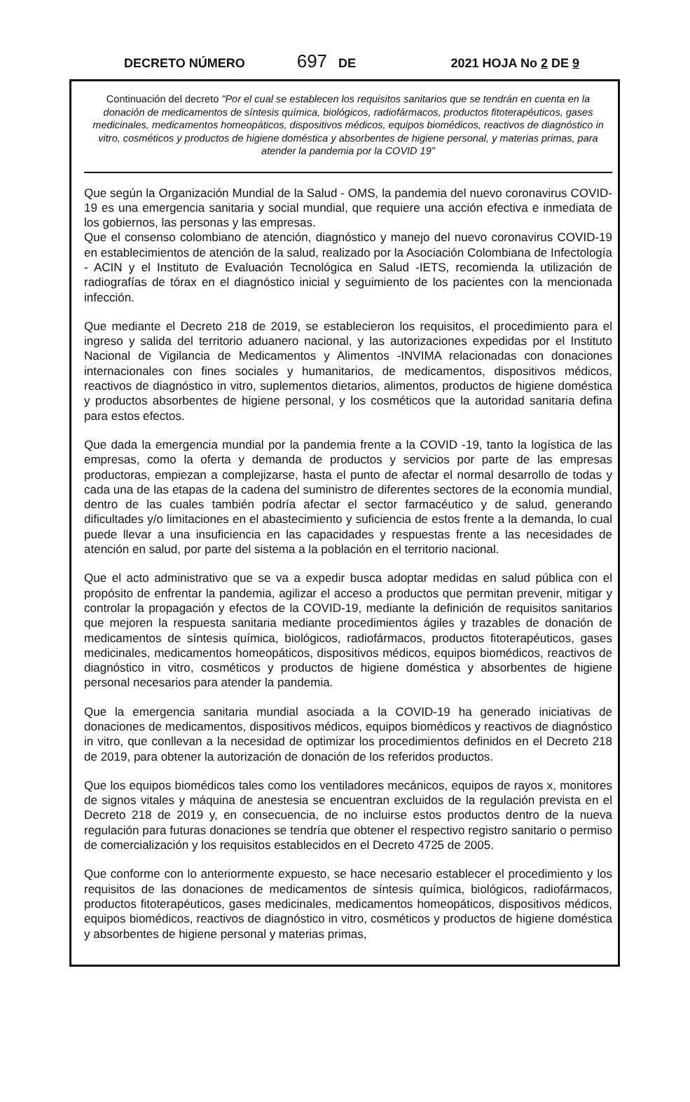DECRETO NÚMERO 697 DE 2021 HOJA No 2 DE 9
Continuación del decreto "Por el cual se establecen los requisitos sanitarios que se tendrán en cuenta en la donación de medicamentos de síntesis química, biológicos, radiofármacos, productos fitoterapéuticos, gases medicinales, medicamentos homeopáticos, dispositivos médicos, equipos biomédicos, reactivos de diagnóstico in vitro, cosméticos y productos de higiene doméstica y absorbentes de higiene personal, y materias primas, para atender la pandemia por la COVID 19"
Que según la Organización Mundial de la Salud - OMS, la pandemia del nuevo coronavirus COVID-19 es una emergencia sanitaria y social mundial, que requiere una acción efectiva e inmediata de los gobiernos, las personas y las empresas.
Que el consenso colombiano de atención, diagnóstico y manejo del nuevo coronavirus COVID-19 en establecimientos de atención de la salud, realizado por la Asociación Colombiana de Infectología - ACIN y el Instituto de Evaluación Tecnológica en Salud -IETS, recomienda la utilización de radiografías de tórax en el diagnóstico inicial y seguimiento de los pacientes con la mencionada infección.
Que mediante el Decreto 218 de 2019, se establecieron los requisitos, el procedimiento para el ingreso y salida del territorio aduanero nacional, y las autorizaciones expedidas por el Instituto Nacional de Vigilancia de Medicamentos y Alimentos -INVIMA relacionadas con donaciones internacionales con fines sociales y humanitarios, de medicamentos, dispositivos médicos, reactivos de diagnóstico in vitro, suplementos dietarios, alimentos, productos de higiene doméstica y productos absorbentes de higiene personal, y los cosméticos que la autoridad sanitaria defina para estos efectos.
Que dada la emergencia mundial por la pandemia frente a la COVID -19, tanto la logística de las empresas, como la oferta y demanda de productos y servicios por parte de las empresas productoras, empiezan a complejizarse, hasta el punto de afectar el normal desarrollo de todas y cada una de las etapas de la cadena del suministro de diferentes sectores de la economía mundial, dentro de las cuales también podría afectar el sector farmacéutico y de salud, generando dificultades y/o limitaciones en el abastecimiento y suficiencia de estos frente a la demanda, lo cual puede llevar a una insuficiencia en las capacidades y respuestas frente a las necesidades de atención en salud, por parte del sistema a la población en el territorio nacional.
Que el acto administrativo que se va a expedir busca adoptar medidas en salud pública con el propósito de enfrentar la pandemia, agilizar el acceso a productos que permitan prevenir, mitigar y controlar la propagación y efectos de la COVID-19, mediante la definición de requisitos sanitarios que mejoren la respuesta sanitaria mediante procedimientos ágiles y trazables de donación de medicamentos de síntesis química, biológicos, radiofármacos, productos fitoterapéuticos, gases medicinales, medicamentos homeopáticos, dispositivos médicos, equipos biomédicos, reactivos de diagnóstico in vitro, cosméticos y productos de higiene doméstica y absorbentes de higiene personal necesarios para atender la pandemia.
Que la emergencia sanitaria mundial asociada a la COVID-19 ha generado iniciativas de donaciones de medicamentos, dispositivos médicos, equipos biomédicos y reactivos de diagnóstico in vitro, que conllevan a la necesidad de optimizar los procedimientos definidos en el Decreto 218 de 2019, para obtener la autorización de donación de los referidos productos.
Que los equipos biomédicos tales como los ventiladores mecánicos, equipos de rayos x, monitores de signos vitales y máquina de anestesia se encuentran excluidos de la regulación prevista en el Decreto 218 de 2019 y, en consecuencia, de no incluirse estos productos dentro de la nueva regulación para futuras donaciones se tendría que obtener el respectivo registro sanitario o permiso de comercialización y los requisitos establecidos en el Decreto 4725 de 2005.
Que conforme con lo anteriormente expuesto, se hace necesario establecer el procedimiento y los requisitos de las donaciones de medicamentos de síntesis química, biológicos, radiofármacos, productos fitoterapéuticos, gases medicinales, medicamentos homeopáticos, dispositivos médicos, equipos biomédicos, reactivos de diagnóstico in vitro, cosméticos y productos de higiene doméstica y absorbentes de higiene personal y materias primas,